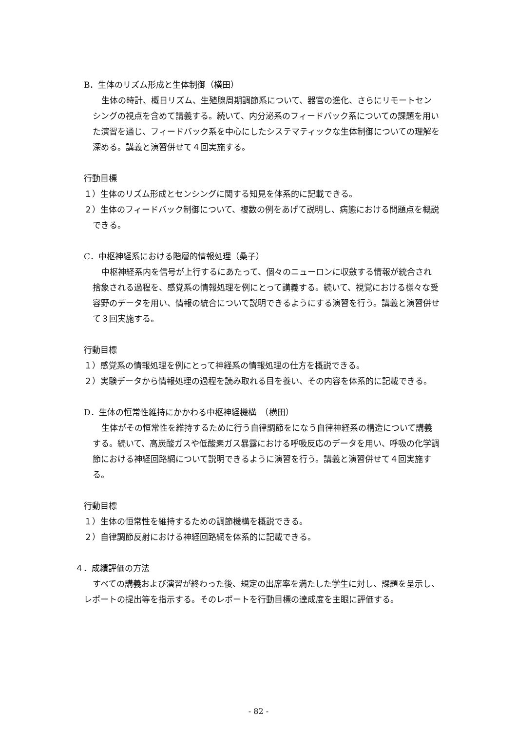B．生体のリズム形成と生体制御（横田）
生体の時計、概日リズム、生殖腺周期調節系について、器官の進化、さらにリモートセンシングの視点を含めて講義する。続いて、内分泌系のフィードバック系についての課題を用いた演習を通じ、フィードバック系を中心にしたシステマティックな生体制御についての理解を深める。講義と演習併せて４回実施する。
行動目標
１）生体のリズム形成とセンシングに関する知見を体系的に記載できる。
２）生体のフィードバック制御について、複数の例をあげて説明し、病態における問題点を概説できる。
C．中枢神経系における階層的情報処理（桑子）
中枢神経系内を信号が上行するにあたって、個々のニューロンに収斂する情報が統合され捨象される過程を、感覚系の情報処理を例にとって講義する。続いて、視覚における様々な受容野のデータを用い、情報の統合について説明できるようにする演習を行う。講義と演習併せて３回実施する。
行動目標
１）感覚系の情報処理を例にとって神経系の情報処理の仕方を概説できる。
２）実験データから情報処理の過程を読み取れる目を養い、その内容を体系的に記載できる。
D．生体の恒常性維持にかかわる中枢神経機構　（横田）
生体がその恒常性を維持するために行う自律調節をになう自律神経系の構造について講義する。続いて、高炭酸ガスや低酸素ガス暴露における呼吸反応のデータを用い、呼吸の化学調節における神経回路網について説明できるように演習を行う。講義と演習併せて４回実施する。
行動目標
１）生体の恒常性を維持するための調節機構を概説できる。
２）自律調節反射における神経回路網を体系的に記載できる。
４．成績評価の方法
すべての講義および演習が終わった後、規定の出席率を満たした学生に対し、課題を呈示し、レポートの提出等を指示する。そのレポートを行動目標の達成度を主眼に評価する。
- 82 -